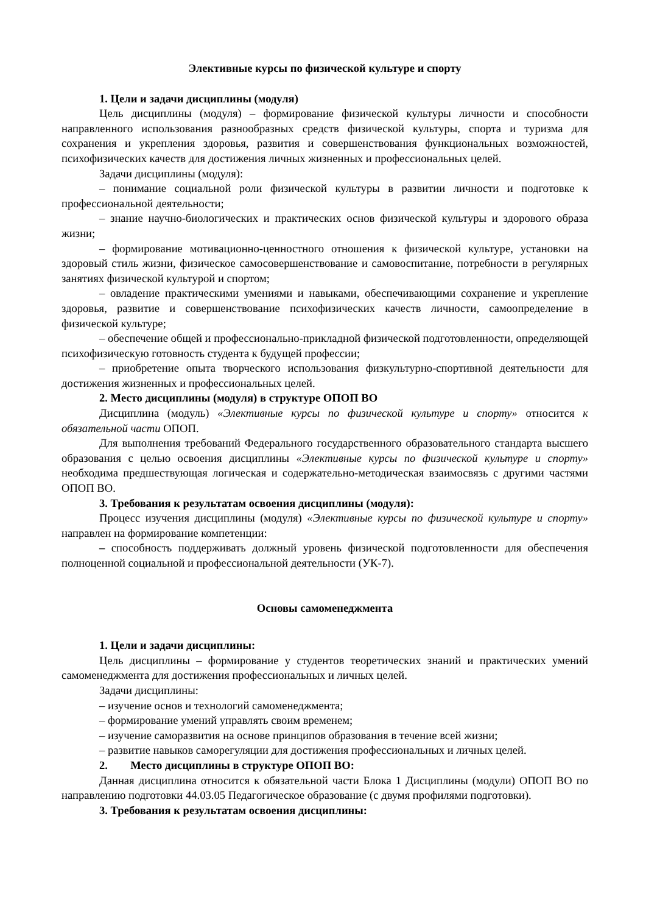Элективные курсы по физической культуре и спорту
1. Цели и задачи дисциплины (модуля)
Цель дисциплины (модуля) – формирование физической культуры личности и способности направленного использования разнообразных средств физической культуры, спорта и туризма для сохранения и укрепления здоровья, развития и совершенствования функциональных возможностей, психофизических качеств для достижения личных жизненных и профессиональных целей.
Задачи дисциплины (модуля):
– понимание социальной роли физической культуры в развитии личности и подготовке к профессиональной деятельности;
– знание научно-биологических и практических основ физической культуры и здорового образа жизни;
– формирование мотивационно-ценностного отношения к физической культуре, установки на здоровый стиль жизни, физическое самосовершенствование и самовоспитание, потребности в регулярных занятиях физической культурой и спортом;
– овладение практическими умениями и навыками, обеспечивающими сохранение и укрепление здоровья, развитие и совершенствование психофизических качеств личности, самоопределение в физической культуре;
– обеспечение общей и профессионально-прикладной физической подготовленности, определяющей психофизическую готовность студента к будущей профессии;
– приобретение опыта творческого использования физкультурно-спортивной деятельности для достижения жизненных и профессиональных целей.
2. Место дисциплины (модуля) в структуре ОПОП ВО
Дисциплина (модуль) «Элективные курсы по физической культуре и спорту» относится к обязательной части ОПОП.
Для выполнения требований Федерального государственного образовательного стандарта высшего образования с целью освоения дисциплины «Элективные курсы по физической культуре и спорту» необходима предшествующая логическая и содержательно-методическая взаимосвязь с другими частями ОПОП ВО.
3. Требования к результатам освоения дисциплины (модуля):
Процесс изучения дисциплины (модуля) «Элективные курсы по физической культуре и спорту» направлен на формирование компетенции:
– способность поддерживать должный уровень физической подготовленности для обеспечения полноценной социальной и профессиональной деятельности (УК-7).
Основы самоменеджмента
1. Цели и задачи дисциплины:
Цель дисциплины – формирование у студентов теоретических знаний и практических умений самоменеджмента для достижения профессиональных и личных целей.
Задачи дисциплины:
– изучение основ и технологий самоменеджмента;
– формирование умений управлять своим временем;
– изучение саморазвития на основе принципов образования в течение всей жизни;
– развитие навыков саморегуляции для достижения профессиональных и личных целей.
2. Место дисциплины в структуре ОПОП ВО:
Данная дисциплина относится к обязательной части Блока 1 Дисциплины (модули) ОПОП ВО по направлению подготовки 44.03.05 Педагогическое образование (с двумя профилями подготовки).
3. Требования к результатам освоения дисциплины: